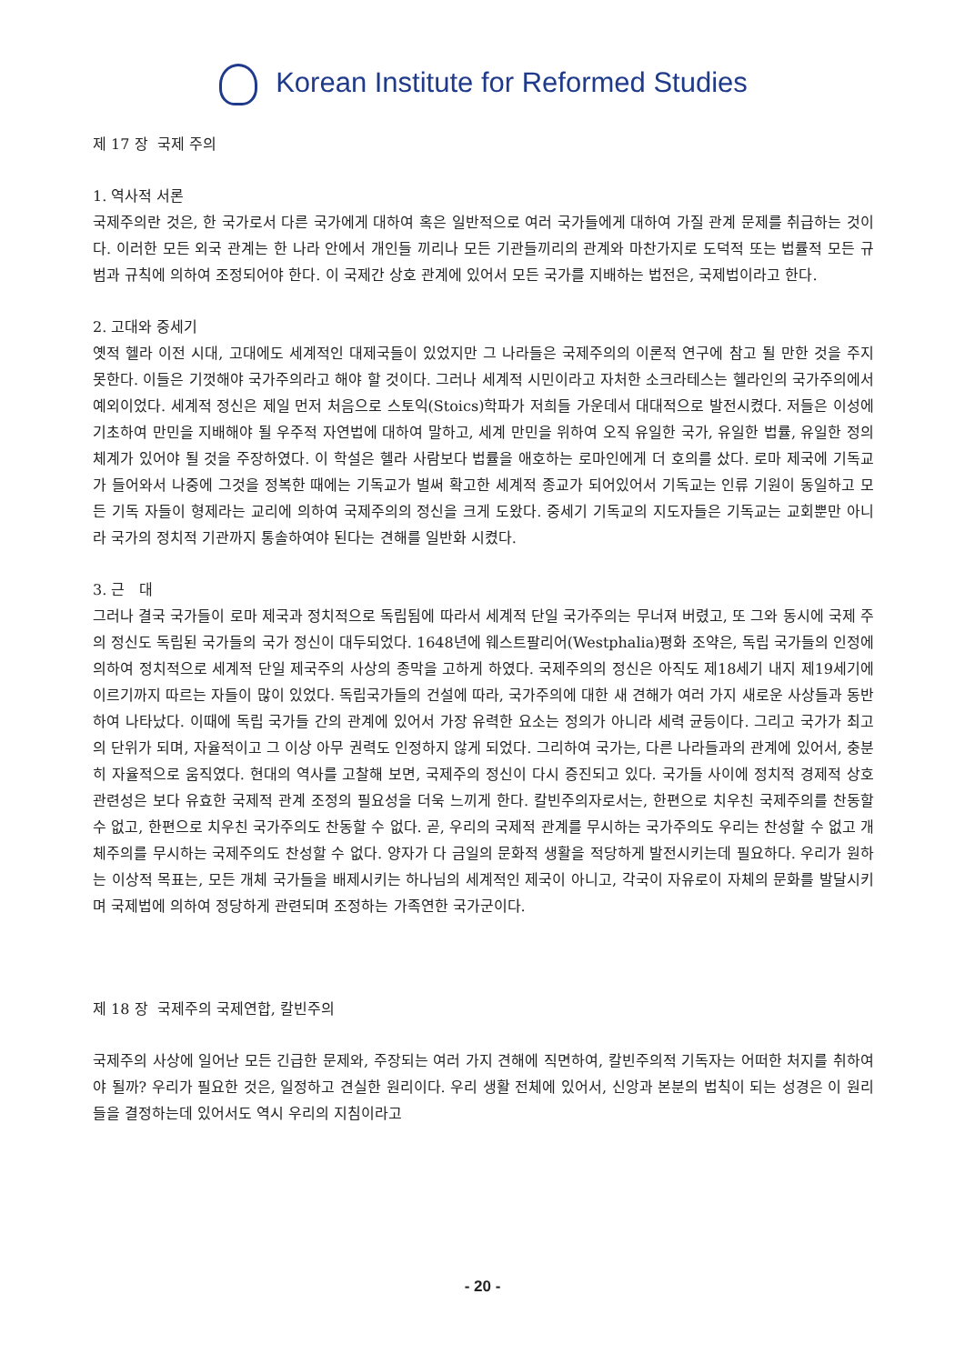Korean Institute for Reformed Studies
제 17 장 국제 주의
1. 역사적 서론
국제주의란 것은, 한 국가로서 다른 국가에게 대하여 혹은 일반적으로 여러 국가들에게 대하여 가질 관계 문제를 취급하는 것이다. 이러한 모든 외국 관계는 한 나라 안에서 개인들 끼리나 모든 기관들끼리의 관계와 마찬가지로 도덕적 또는 법률적 모든 규범과 규칙에 의하여 조정되어야 한다. 이 국제간 상호 관계에 있어서 모든 국가를 지배하는 법전은, 국제법이라고 한다.
2. 고대와 중세기
옛적 헬라 이전 시대, 고대에도 세계적인 대제국들이 있었지만 그 나라들은 국제주의의 이론적 연구에 참고 될 만한 것을 주지 못한다. 이들은 기껏해야 국가주의라고 해야 할 것이다. 그러나 세계적 시민이라고 자처한 소크라테스는 헬라인의 국가주의에서 예외이었다. 세계적 정신은 제일 먼저 처음으로 스토익(Stoics)학파가 저희들 가운데서 대대적으로 발전시켰다. 저들은 이성에 기초하여 만민을 지배해야 될 우주적 자연법에 대하여 말하고, 세계 만민을 위하여 오직 유일한 국가, 유일한 법률, 유일한 정의 체계가 있어야 될 것을 주장하였다. 이 학설은 헬라 사람보다 법률을 애호하는 로마인에게 더 호의를 샀다. 로마 제국에 기독교가 들어와서 나중에 그것을 정복한 때에는 기독교가 벌써 확고한 세계적 종교가 되어있어서 기독교는 인류 기원이 동일하고 모든 기독 자들이 형제라는 교리에 의하여 국제주의의 정신을 크게 도왔다. 중세기 기독교의 지도자들은 기독교는 교회뿐만 아니라 국가의 정치적 기관까지 통솔하여야 된다는 견해를 일반화 시켰다.
3. 근 대
그러나 결국 국가들이 로마 제국과 정치적으로 독립됨에 따라서 세계적 단일 국가주의는 무너져 버렸고, 또 그와 동시에 국제 주의 정신도 독립된 국가들의 국가 정신이 대두되었다. 1648년에 웨스트팔리어(Westphalia)평화 조약은, 독립 국가들의 인정에 의하여 정치적으로 세계적 단일 제국주의 사상의 종막을 고하게 하였다. 국제주의의 정신은 아직도 제18세기 내지 제19세기에 이르기까지 따르는 자들이 많이 있었다. 독립국가들의 건설에 따라, 국가주의에 대한 새 견해가 여러 가지 새로운 사상들과 동반하여 나타났다. 이때에 독립 국가들 간의 관계에 있어서 가장 유력한 요소는 정의가 아니라 세력 균등이다. 그리고 국가가 최고의 단위가 되며, 자율적이고 그 이상 아무 권력도 인정하지 않게 되었다. 그리하여 국가는, 다른 나라들과의 관계에 있어서, 충분히 자율적으로 움직였다. 현대의 역사를 고찰해 보면, 국제주의 정신이 다시 증진되고 있다. 국가들 사이에 정치적 경제적 상호 관련성은 보다 유효한 국제적 관계 조정의 필요성을 더욱 느끼게 한다. 칼빈주의자로서는, 한편으로 치우친 국제주의를 찬동할 수 없고, 한편으로 치우친 국가주의도 찬동할 수 없다. 곧, 우리의 국제적 관계를 무시하는 국가주의도 우리는 찬성할 수 없고 개체주의를 무시하는 국제주의도 찬성할 수 없다. 양자가 다 금일의 문화적 생활을 적당하게 발전시키는데 필요하다. 우리가 원하는 이상적 목표는, 모든 개체 국가들을 배제시키는 하나님의 세계적인 제국이 아니고, 각국이 자유로이 자체의 문화를 발달시키며 국제법에 의하여 정당하게 관련되며 조정하는 가족연한 국가군이다.
제 18 장 국제주의 국제연합, 칼빈주의
국제주의 사상에 일어난 모든 긴급한 문제와, 주장되는 여러 가지 견해에 직면하여, 칼빈주의적 기독자는 어떠한 처지를 취하여야 될까? 우리가 필요한 것은, 일정하고 견실한 원리이다. 우리 생활 전체에 있어서, 신앙과 본분의 법칙이 되는 성경은 이 원리들을 결정하는데 있어서도 역시 우리의 지침이라고
- 20 -